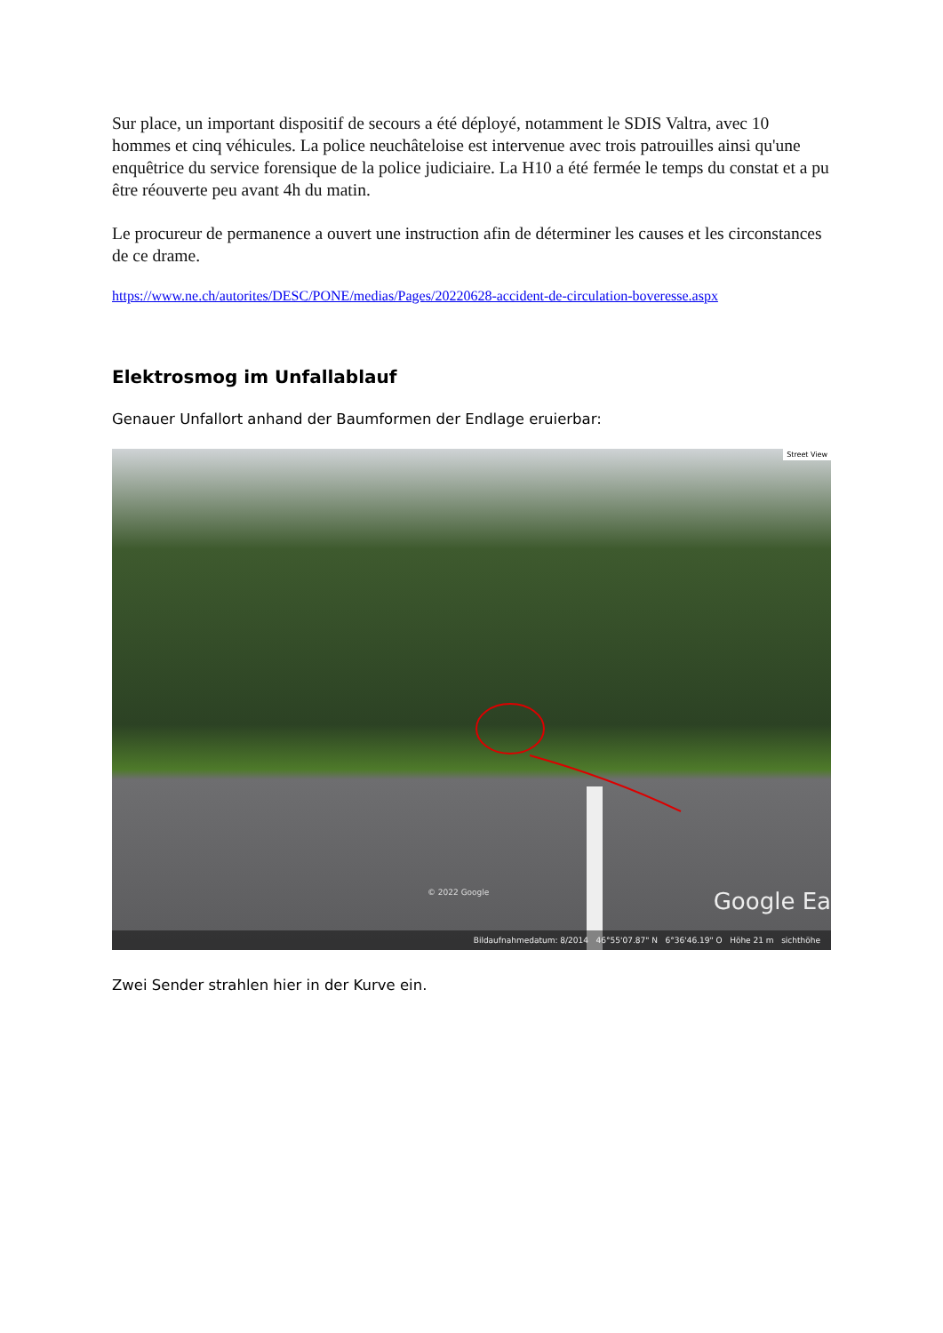Sur place, un important dispositif de secours a été déployé, notamment le SDIS Valtra, avec 10 hommes et cinq véhicules. La police neuchâteloise est intervenue avec trois patrouilles ainsi qu'une enquêtrice du service forensique de la police judiciaire. La H10 a été fermée le temps du constat et a pu être réouverte peu avant 4h du matin.
Le procureur de permanence a ouvert une instruction afin de déterminer les causes et les circonstances de ce drame.
https://www.ne.ch/autorites/DESC/PONE/medias/Pages/20220628-accident-de-circulation-boveresse.aspx
Elektrosmog im Unfallablauf
Genauer Unfallort anhand der Baumformen der Endlage eruierbar:
Street View
© 2022 Google Google Ea
Bildaufnahmedatum: 8/2014 46°55'07.87" N 6°36'46.19" O Höhe 21 m sichthöhe
Zwei Sender strahlen hier in der Kurve ein.